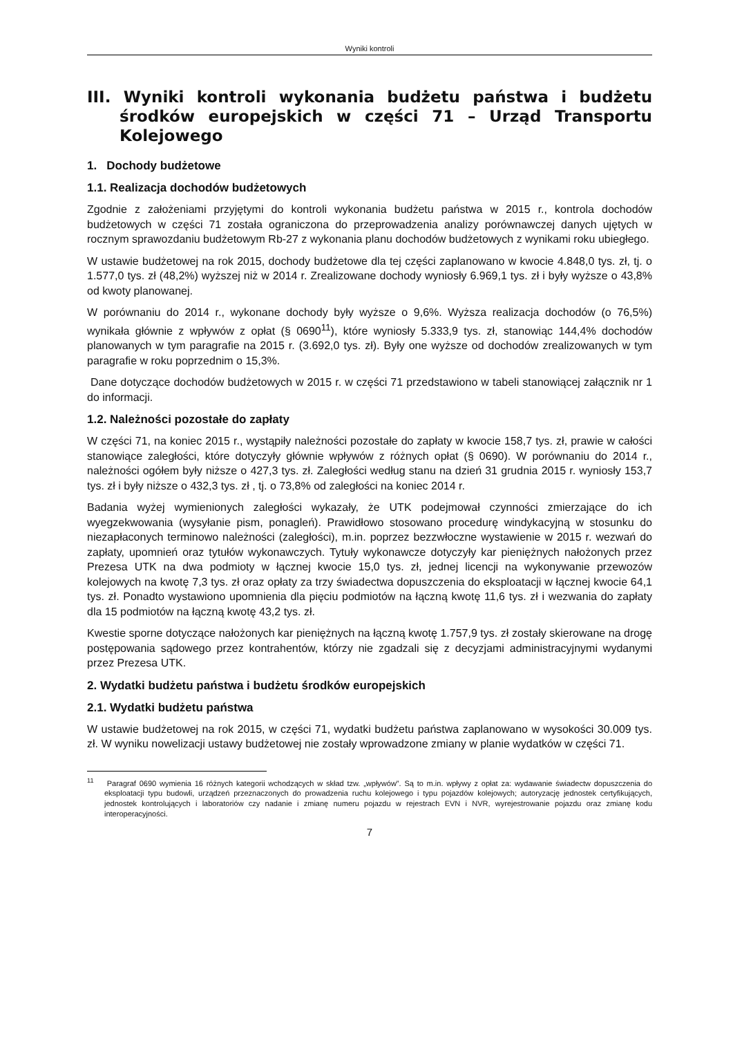Wyniki kontroli
III. Wyniki kontroli wykonania budżetu państwa i budżetu środków europejskich w części 71 – Urząd Transportu Kolejowego
1. Dochody budżetowe
1.1. Realizacja dochodów budżetowych
Zgodnie z założeniami przyjętymi do kontroli wykonania budżetu państwa w 2015 r., kontrola dochodów budżetowych w części 71 została ograniczona do przeprowadzenia analizy porównawczej danych ujętych w rocznym sprawozdaniu budżetowym Rb-27 z wykonania planu dochodów budżetowych z wynikami roku ubiegłego.
W ustawie budżetowej na rok 2015, dochody budżetowe dla tej części zaplanowano w kwocie 4.848,0 tys. zł, tj. o 1.577,0 tys. zł (48,2%) wyższej niż w 2014 r. Zrealizowane dochody wyniosły 6.969,1 tys. zł i były wyższe o 43,8% od kwoty planowanej.
W porównaniu do 2014 r., wykonane dochody były wyższe o 9,6%. Wyższa realizacja dochodów (o 76,5%) wynikała głównie z wpływów z opłat (§ 0690<sup>11</sup>), które wyniosły 5.333,9 tys. zł, stanowiąc 144,4% dochodów planowanych w tym paragrafie na 2015 r. (3.692,0 tys. zł). Były one wyższe od dochodów zrealizowanych w tym paragrafie w roku poprzednim o 15,3%.
Dane dotyczące dochodów budżetowych w 2015 r. w części 71 przedstawiono w tabeli stanowiącej załącznik nr 1 do informacji.
1.2. Należności pozostałe do zapłaty
W części 71, na koniec 2015 r., wystąpiły należności pozostałe do zapłaty w kwocie 158,7 tys. zł, prawie w całości stanowiące zaległości, które dotyczyły głównie wpływów z różnych opłat (§ 0690). W porównaniu do 2014 r., należności ogółem były niższe o 427,3 tys. zł. Zaległości według stanu na dzień 31 grudnia 2015 r. wyniosły 153,7 tys. zł i były niższe o 432,3 tys. zł , tj. o 73,8% od zaległości na koniec 2014 r.
Badania wyżej wymienionych zaległości wykazały, że UTK podejmował czynności zmierzające do ich wyegzekwowania (wysyłanie pism, ponagleń). Prawidłowo stosowano procedurę windykacyjną w stosunku do niezapłaconych terminowo należności (zaległości), m.in. poprzez bezzwłoczne wystawienie w 2015 r. wezwań do zapłaty, upomnień oraz tytułów wykonawczych. Tytuły wykonawcze dotyczyły kar pieniężnych nałożonych przez Prezesa UTK na dwa podmioty w łącznej kwocie 15,0 tys. zł, jednej licencji na wykonywanie przewozów kolejowych na kwotę 7,3 tys. zł oraz opłaty za trzy świadectwa dopuszczenia do eksploatacji w łącznej kwocie 64,1 tys. zł. Ponadto wystawiono upomnienia dla pięciu podmiotów na łączną kwotę 11,6 tys. zł i wezwania do zapłaty dla 15 podmiotów na łączną kwotę 43,2 tys. zł.
Kwestie sporne dotyczące nałożonych kar pieniężnych na łączną kwotę 1.757,9 tys. zł zostały skierowane na drogę postępowania sądowego przez kontrahentów, którzy nie zgadzali się z decyzjami administracyjnymi wydanymi przez Prezesa UTK.
2. Wydatki budżetu państwa i budżetu środków europejskich
2.1. Wydatki budżetu państwa
W ustawie budżetowej na rok 2015, w części 71, wydatki budżetu państwa zaplanowano w wysokości 30.009 tys. zł. W wyniku nowelizacji ustawy budżetowej nie zostały wprowadzone zmiany w planie wydatków w części 71.
<sup>11</sup> Paragraf 0690 wymienia 16 różnych kategorii wchodzących w skład tzw. „wpływów”. Są to m.in. wpływy z opłat za: wydawanie świadectw dopuszczenia do eksploatacji typu budowli, urządzeń przeznaczonych do prowadzenia ruchu kolejowego i typu pojazdów kolejowych; autoryzację jednostek certyfikujących, jednostek kontrolujących i laboratoriów czy nadanie i zmianę numeru pojazdu w rejestrach EVN i NVR, wyrejestrowanie pojazdu oraz zmianę kodu interoperacyjności.
7